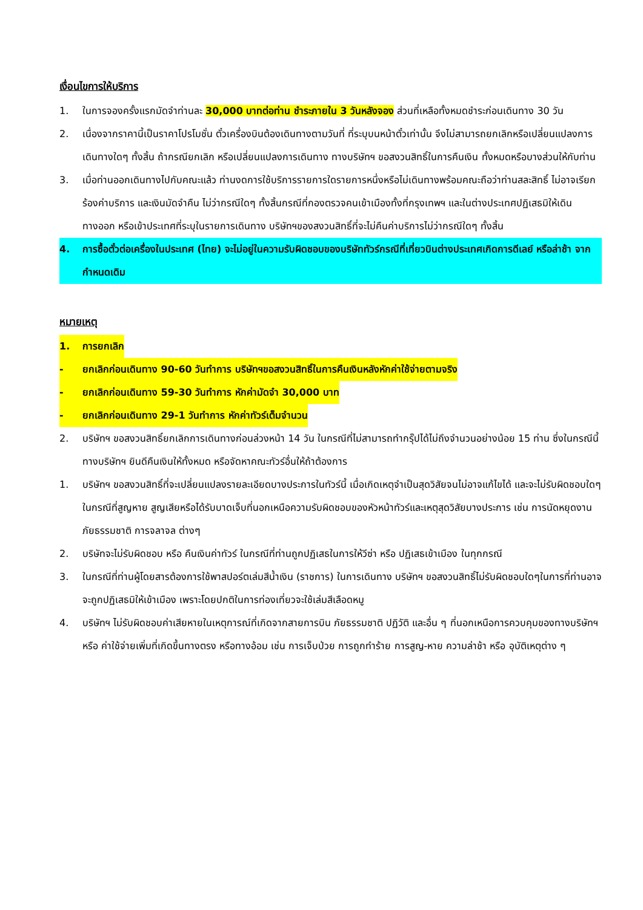เงื่อนไขการให้บริการ
1. ในการจองครั้งแรกมัดจำท่านละ 30,000 บาทต่อท่าน ชำระภายใน 3 วันหลังจอง ส่วนที่เหลือทั้งหมดชำระก่อนเดินทาง 30 วัน
2. เนื่องจากราคานี้เป็นราคาโปรโมชั่น ตั๋วเครื่องบินต้องเดินทางตามวันที่ ที่ระบุบนหน้าตั๋วเท่านั้น จึงไม่สามารถยกเลิกหรือเปลี่ยนแปลงการเดินทางใดๆ ทั้งสิ้น ถ้ากรณียกเลิก หรือเปลี่ยนแปลงการเดินทาง ทางบริษัทฯ ขอสงวนสิทธิ์ในการคืนเงิน ทั้งหมดหรือบางส่วนให้กับท่าน
3. เมื่อท่านออกเดินทางไปกับคณะแล้ว ท่านงดการใช้บริการรายการใดรายการหนึ่งหรือไม่เดินทางพร้อมคณะถือว่าท่านสละสิทธิ์ ไม่อาจเรียกร้องค่าบริการ และเงินมัดจำคืน ไม่ว่ากรณีใดๆ ทั้งสิ้นกรณีที่กองตรวจคนเข้าเมืองทั้งที่กรุงเทพฯ และในต่างประเทศปฏิเสธมิให้เดินทางออก หรือเข้าประเทศที่ระบุในรายการเดินทาง บริษัทฯของสงวนสิทธิ์ที่จะไม่คืนค่าบริการไม่ว่ากรณีใดๆ ทั้งสิ้น
4. การซื้อตั๋วต่อเครื่องในประเทศ (ไทย) จะไม่อยู่ในความรับผิดชอบของบริษัททัวร์กรณีที่เที่ยวบินต่างประเทศเกิดการดีเลย์ หรือล่าช้า จากกำหนดเดิม
หมายเหตุ
1. การยกเลิก
- ยกเลิกก่อนเดินทาง 90-60 วันทำการ บริษัทฯขอสงวนสิทธิ์ในการคืนเงินหลังหักค่าใช้จ่ายตามจริง
- ยกเลิกก่อนเดินทาง 59-30 วันทำการ หักค่ามัดจำ 30,000 บาท
- ยกเลิกก่อนเดินทาง 29-1 วันทำการ หักค่าทัวร์เต็มจำนวน
2. บริษัทฯ ขอสงวนสิทธิ์ยกเลิกการเดินทางก่อนล่วงหน้า 14 วัน ในกรณีที่ไม่สามารถทำกรุ๊ปได้ไม่ถึงจำนวนอย่างน้อย 15 ท่าน ซึ่งในกรณีนี้ทางบริษัทฯ ยินดีคืนเงินให้ทั้งหมด หรือจัดหาคณะทัวร์อื่นให้ถ้าต้องการ
1. บริษัทฯ ขอสงวนสิทธิ์ที่จะเปลี่ยนแปลงรายละเอียดบางประการในทัวร์นี้ เมื่อเกิดเหตุจำเป็นสุดวิสัยจนไม่อาจแก้ไขได้ และจะไม่รับผิดชอบใดๆ ในกรณีที่สูญหาย สูญเสียหรือได้รับบาดเจ็บที่นอกเหนือความรับผิดชอบของหัวหน้าทัวร์และเหตุสุดวิสัยบางประการ เช่น การนัดหยุดงาน ภัยธรรมชาติ การจลาจล ต่างๆ
2. บริษัทจะไม่รับผิดชอบ หรือ คืนเงินค่าทัวร์ ในกรณีที่ท่านถูกปฏิเสธในการให้วีซ่า หรือ ปฏิเสธเข้าเมือง ในทุกกรณี
3. ในกรณีที่ท่านผู้โดยสารต้องการใช้พาสปอร์ตเล่มสีน้ำเงิน (ราชการ) ในการเดินทาง บริษัทฯ ขอสงวนสิทธิ์ไม่รับผิดชอบใดๆในการที่ท่านอาจจะถูกปฏิเสธมิให้เข้าเมือง เพราะโดยปกติในการท่องเที่ยวจะใช้เล่มสีเลือดหมู
4. บริษัทฯ ไม่รับผิดชอบค่าเสียหายในเหตุการณ์ที่เกิดจากสายการบิน ภัยธรรมชาติ ปฏิวัติ และอื่น ๆ ที่นอกเหนือการควบคุมของทางบริษัทฯ หรือ ค่าใช้จ่ายเพิ่มที่เกิดขึ้นทางตรง หรือทางอ้อม เช่น การเจ็บป่วย การถูกทำร้าย การสูญ-หาย ความล่าช้า หรือ อุบัติเหตุต่าง ๆ